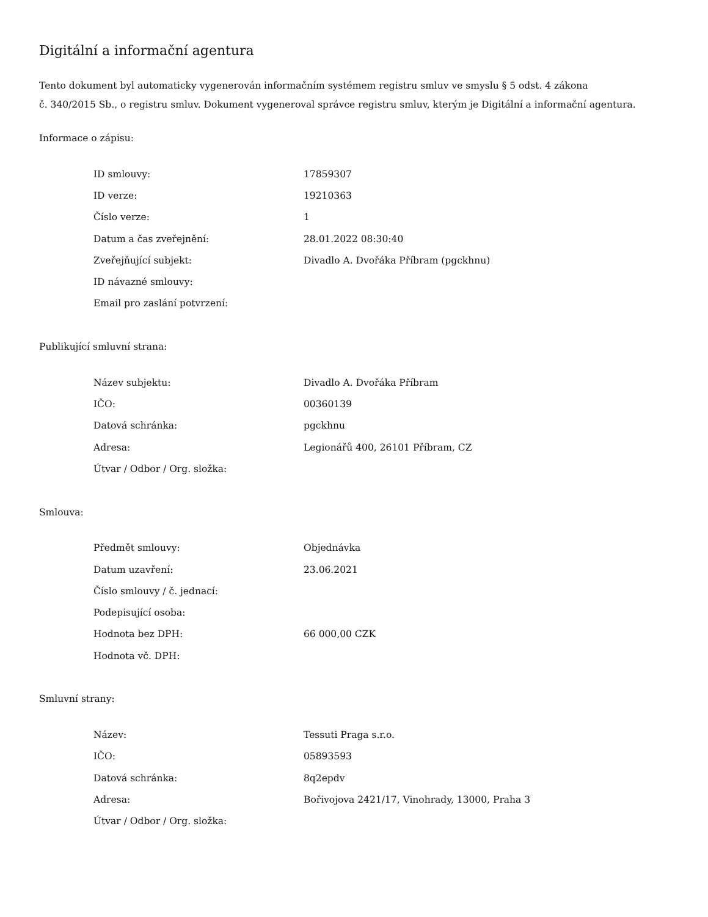Digitální a informační agentura
Tento dokument byl automaticky vygenerován informačním systémem registru smluv ve smyslu § 5 odst. 4 zákona
č. 340/2015 Sb., o registru smluv. Dokument vygeneroval správce registru smluv, kterým je Digitální a informační agentura.
Informace o zápisu:
| ID smlouvy: | 17859307 |
| ID verze: | 19210363 |
| Číslo verze: | 1 |
| Datum a čas zveřejnění: | 28.01.2022 08:30:40 |
| Zveřejňující subjekt: | Divadlo A. Dvořáka Příbram (pgckhnu) |
| ID návazné smlouvy: | |
| Email pro zaslání potvrzení: | |
Publikující smluvní strana:
| Název subjektu: | Divadlo A. Dvořáka Příbram |
| IČO: | 00360139 |
| Datová schránka: | pgckhnu |
| Adresa: | Legionářů 400, 26101 Příbram, CZ |
| Útvar / Odbor / Org. složka: | |
Smlouva:
| Předmět smlouvy: | Objednávka |
| Datum uzavření: | 23.06.2021 |
| Číslo smlouvy / č. jednací: | |
| Podepisující osoba: | |
| Hodnota bez DPH: | 66 000,00 CZK |
| Hodnota vč. DPH: | |
Smluvní strany:
| Název: | Tessuti Praga s.r.o. |
| IČO: | 05893593 |
| Datová schránka: | 8q2epdv |
| Adresa: | Bořivojova 2421/17, Vinohrady, 13000, Praha 3 |
| Útvar / Odbor / Org. složka: | |